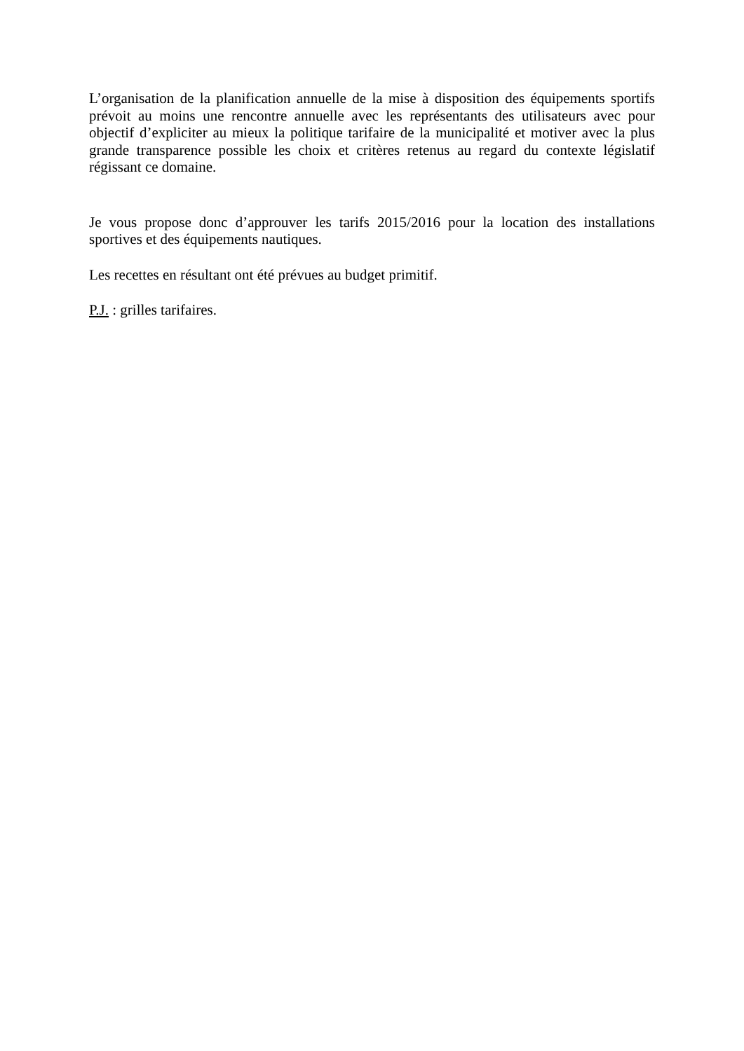L’organisation de la planification annuelle de la mise à disposition des équipements sportifs prévoit au moins une rencontre annuelle avec les représentants des utilisateurs avec pour objectif d’expliciter au mieux la politique tarifaire de la municipalité et motiver avec la plus grande transparence possible les choix et critères retenus au regard du contexte législatif régissant ce domaine.
Je vous propose donc d’approuver les tarifs 2015/2016 pour la location des installations sportives et des équipements nautiques.
Les recettes en résultant ont été prévues au budget primitif.
P.J. : grilles tarifaires.